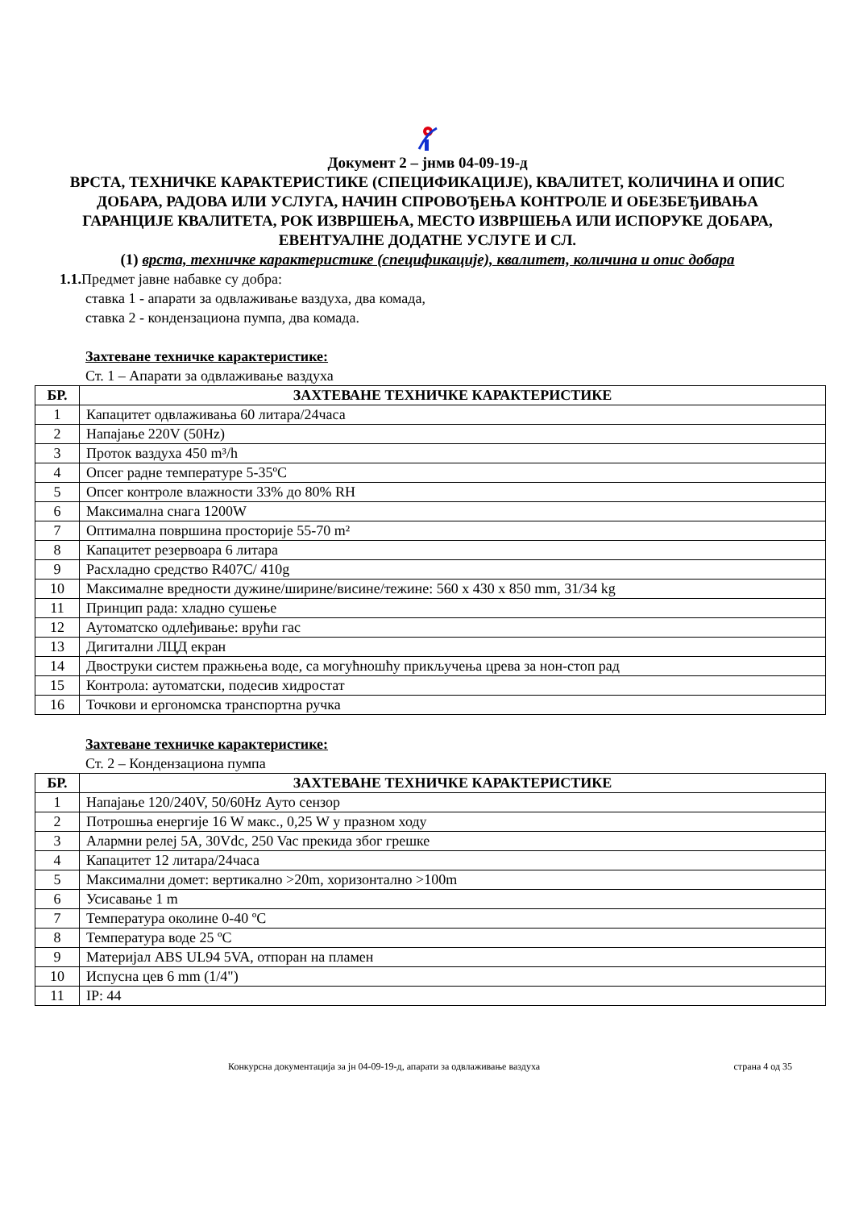Документ 2 – јнмв 04-09-19-д
ВРСТА, ТЕХНИЧКЕ КАРАКТЕРИСТИКЕ (СПЕЦИФИКАЦИЈЕ), КВАЛИТЕТ, КОЛИЧИНА И ОПИС ДОБАРА, РАДОВА ИЛИ УСЛУГА, НАЧИН СПРОВОЂЕЊА КОНТРОЛЕ И ОБЕЗБЕЂИВАЊА ГАРАНЦИЈЕ КВАЛИТЕТА, РОК ИЗВРШЕЊА, МЕСТО ИЗВРШЕЊА ИЛИ ИСПОРУКЕ ДОБАРА, ЕВЕНТУАЛНЕ ДОДАТНЕ УСЛУГЕ И СЛ.
(1) врста, техничке карактеристике (спецификације), квалитет, количина и опис добара
1.1. Предмет јавне набавке су добра:
ставка 1 - апарати за одвлаживање ваздуха, два комада,
ставка 2 - кондензациона пумпа, два комада.
Захтеване техничке карактеристике:
Ст. 1 – Апарати за одвлаживање ваздуха
| БР. | ЗАХТЕВАНЕ ТЕХНИЧКЕ КАРАКТЕРИСТИКЕ |
| --- | --- |
| 1 | Капацитет одвлаживања 60 литара/24часа |
| 2 | Напајање 220V (50Hz) |
| 3 | Проток ваздуха 450 m³/h |
| 4 | Опсег радне температуре 5-35ºC |
| 5 | Опсег контроле влажности 33% до 80% RH |
| 6 | Максимална снага 1200W |
| 7 | Оптимална површина просторије 55-70 m² |
| 8 | Капацитет резервоара 6 литара |
| 9 | Расхладно средство R407C/ 410g |
| 10 | Максималне вредности дужине/ширине/висине/тежине: 560 x 430 x 850 mm, 31/34 kg |
| 11 | Принцип рада: хладно сушење |
| 12 | Аутоматско одлеђивање: врући гас |
| 13 | Дигитални ЛЦД екран |
| 14 | Двоструки систем пражњења воде, са могућношћу прикључења црева за нон-стоп рад |
| 15 | Контрола: аутоматски, подесив хидростат |
| 16 | Точкови и ергономска транспортна ручка |
Захтеване техничке карактеристике:
Ст. 2 – Кондензациона пумпа
| БР. | ЗАХТЕВАНЕ ТЕХНИЧКЕ КАРАКТЕРИСТИКЕ |
| --- | --- |
| 1 | Напајање 120/240V, 50/60Hz Ауто сензор |
| 2 | Потрошња енергије 16 W макс., 0,25 W у празном ходу |
| 3 | Алармни релеј 5A, 30Vdc, 250 Vac прекида због грешке |
| 4 | Капацитет 12 литара/24часа |
| 5 | Максимални домет: вертикално >20m, хоризонтално >100m |
| 6 | Усисавање 1 m |
| 7 | Температура околине 0-40 ºC |
| 8 | Температура воде 25 ºC |
| 9 | Материјал ABS UL94 5VA, отпоран на пламен |
| 10 | Испусна цев 6 mm (1/4") |
| 11 | IP: 44 |
Конкурсна документација за јн 04-09-19-д, апарати за одвлаживање ваздуха страна 4 од 35